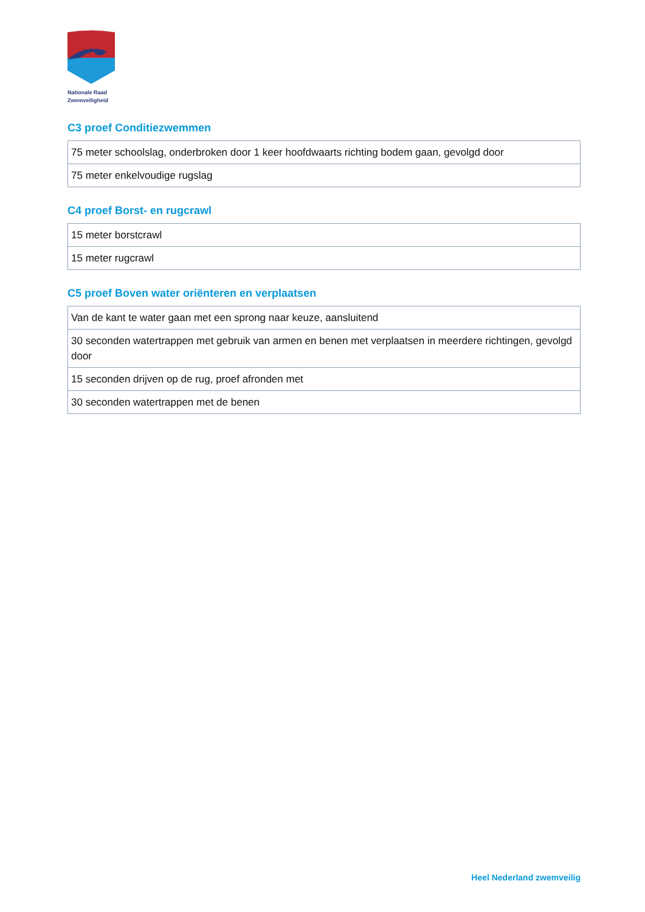Nationale Raad
Zwemveiligheid
C3 proef Conditiezwemmen
| 75 meter schoolslag, onderbroken door 1 keer hoofdwaarts richting bodem gaan, gevolgd door |
| 75 meter enkelvoudige rugslag |
C4 proef Borst- en rugcrawl
| 15 meter borstcrawl |
| 15 meter rugcrawl |
C5 proef Boven water oriënteren en verplaatsen
| Van de kant te water gaan met een sprong naar keuze, aansluitend |
| 30 seconden watertrappen met gebruik van armen en benen met verplaatsen in meerdere richtingen, gevolgd door |
| 15 seconden drijven op de rug, proef afronden met |
| 30 seconden watertrappen met de benen |
Heel Nederland zwemveilig